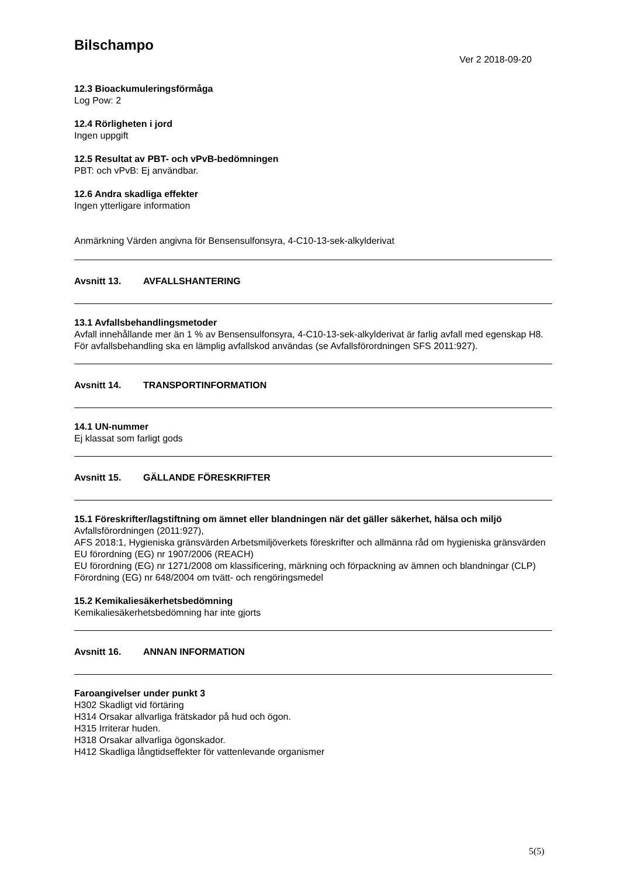Bilschampo
Ver 2 2018-09-20
12.3 Bioackumuleringsförmåga
Log Pow: 2
12.4 Rörligheten i jord
Ingen uppgift
12.5 Resultat av PBT- och vPvB-bedömningen
PBT: och vPvB: Ej användbar.
12.6 Andra skadliga effekter
Ingen ytterligare information
Anmärkning Värden angivna för Bensensulfonsyra, 4-C10-13-sek-alkylderivat
Avsnitt 13. AVFALLSHANTERING
13.1 Avfallsbehandlingsmetoder
Avfall innehållande mer än 1 % av Bensensulfonsyra, 4-C10-13-sek-alkylderivat är farlig avfall med egenskap H8.
För avfallsbehandling ska en lämplig avfallskod användas (se Avfallsförordningen SFS 2011:927).
Avsnitt 14. TRANSPORTINFORMATION
14.1 UN-nummer
Ej klassat som farligt gods
Avsnitt 15. GÄLLANDE FÖRESKRIFTER
15.1 Föreskrifter/lagstiftning om ämnet eller blandningen när det gäller säkerhet, hälsa och miljö
Avfallsförordningen (2011:927),
AFS 2018:1, Hygieniska gränsvärden Arbetsmiljöverkets föreskrifter och allmänna råd om hygieniska gränsvärden
EU förordning (EG) nr 1907/2006 (REACH)
EU förordning (EG) nr 1271/2008 om klassificering, märkning och förpackning av ämnen och blandningar (CLP)
Förordning (EG) nr 648/2004 om tvätt- och rengöringsmedel
15.2 Kemikaliesäkerhetsbedömning
Kemikaliesäkerhetsbedömning har inte gjorts
Avsnitt 16. ANNAN INFORMATION
Faroangivelser under punkt 3
H302 Skadligt vid förtäring
H314 Orsakar allvarliga frätskador på hud och ögon.
H315 Irriterar huden.
H318 Orsakar allvarliga ögonskador.
H412 Skadliga långtidseffekter för vattenlevande organismer
5(5)